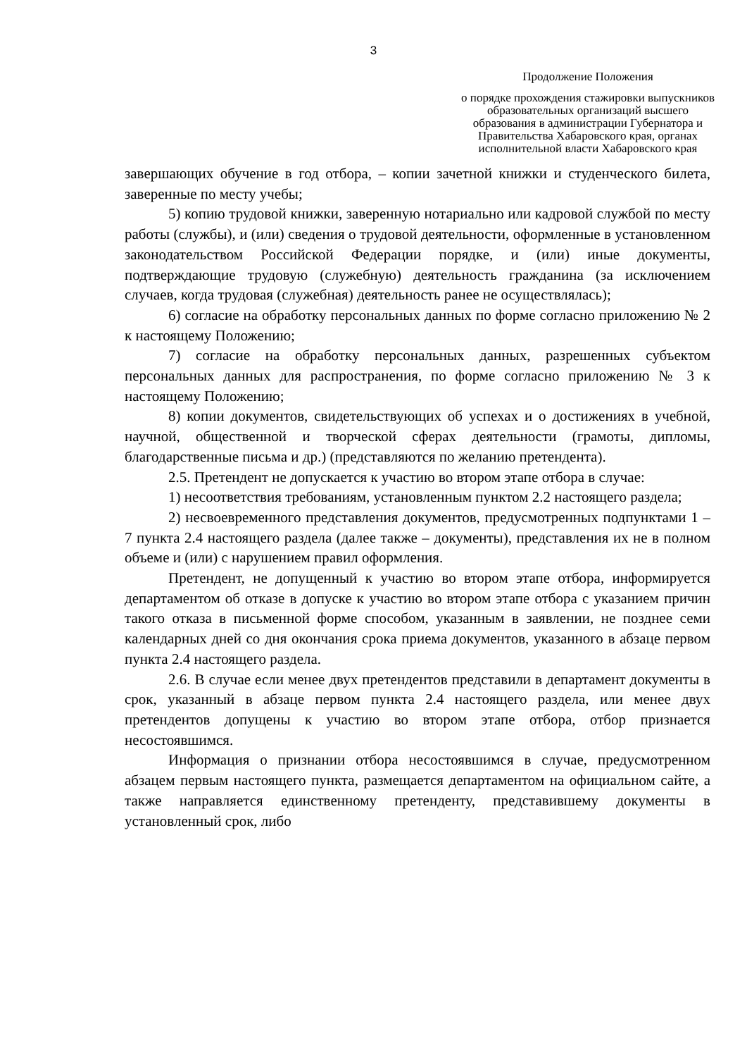3
Продолжение Положения
о порядке прохождения стажировки выпускников образовательных организаций высшего образования в администрации Губернатора и Правительства Хабаровского края, органах исполнительной власти Хабаровского края
завершающих обучение в год отбора, – копии зачетной книжки и студенческого билета, заверенные по месту учебы;
5) копию трудовой книжки, заверенную нотариально или кадровой службой по месту работы (службы), и (или) сведения о трудовой деятельности, оформленные в установленном законодательством Российской Федерации порядке, и (или) иные документы, подтверждающие трудовую (служебную) деятельность гражданина (за исключением случаев, когда трудовая (служебная) деятельность ранее не осуществлялась);
6) согласие на обработку персональных данных по форме согласно приложению № 2 к настоящему Положению;
7) согласие на обработку персональных данных, разрешенных субъектом персональных данных для распространения, по форме согласно приложению № 3 к настоящему Положению;
8) копии документов, свидетельствующих об успехах и о достижениях в учебной, научной, общественной и творческой сферах деятельности (грамоты, дипломы, благодарственные письма и др.) (представляются по желанию претендента).
2.5. Претендент не допускается к участию во втором этапе отбора в случае:
1) несоответствия требованиям, установленным пунктом 2.2 настоящего раздела;
2) несвоевременного представления документов, предусмотренных подпунктами 1 – 7 пункта 2.4 настоящего раздела (далее также – документы), представления их не в полном объеме и (или) с нарушением правил оформления.
Претендент, не допущенный к участию во втором этапе отбора, информируется департаментом об отказе в допуске к участию во втором этапе отбора с указанием причин такого отказа в письменной форме способом, указанным в заявлении, не позднее семи календарных дней со дня окончания срока приема документов, указанного в абзаце первом пункта 2.4 настоящего раздела.
2.6. В случае если менее двух претендентов представили в департамент документы в срок, указанный в абзаце первом пункта 2.4 настоящего раздела, или менее двух претендентов допущены к участию во втором этапе отбора, отбор признается несостоявшимся.
Информация о признании отбора несостоявшимся в случае, предусмотренном абзацем первым настоящего пункта, размещается департаментом на официальном сайте, а также направляется единственному претенденту, представившему документы в установленный срок, либо